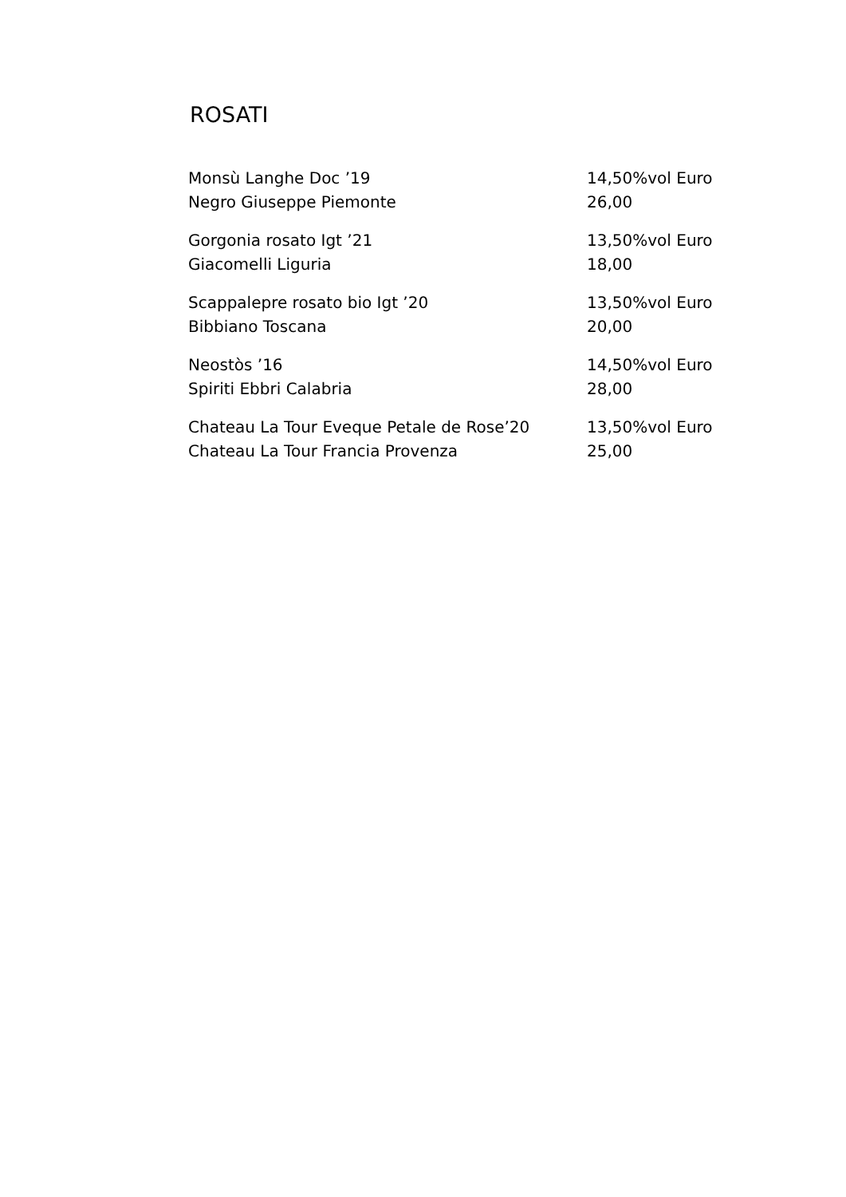ROSATI
Monsù Langhe Doc ’19
Negro Giuseppe Piemonte
14,50%vol Euro 26,00
Gorgonia rosato Igt ’21
Giacomelli Liguria
13,50%vol Euro 18,00
Scappalepre rosato bio Igt ’20
Bibbiano Toscana
13,50%vol Euro 20,00
Neostòs ’16
Spiriti Ebbri Calabria
14,50%vol Euro 28,00
Chateau La Tour Eveque Petale de Rose’20
Chateau La Tour Francia Provenza
13,50%vol Euro 25,00